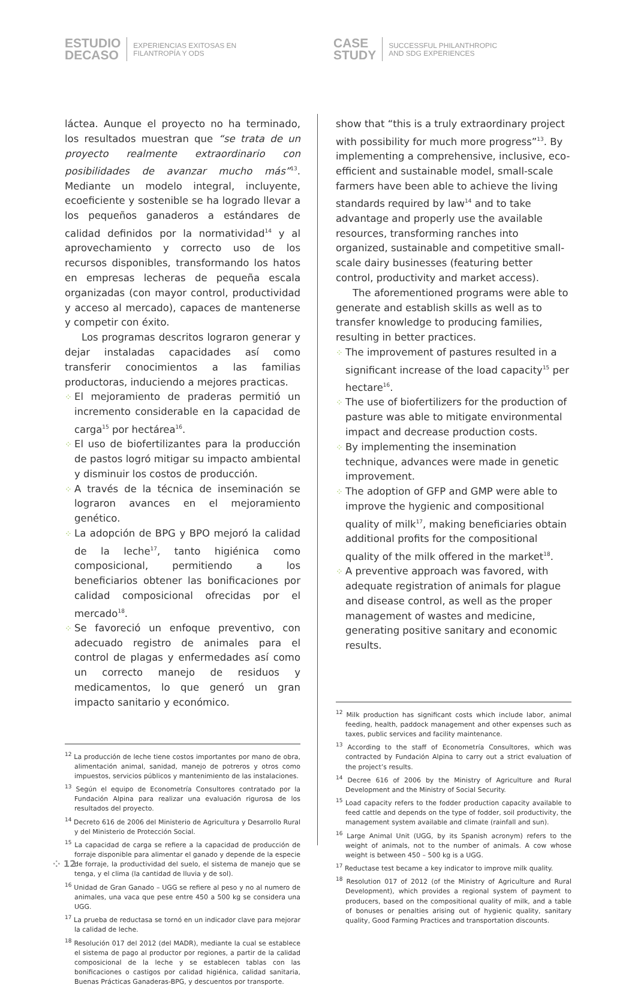ESTUDIO
DECASO
EXPERIENCIAS EXITOSAS EN
FILANTROPÍA Y ODS
CASE
STUDY
SUCCESSFUL PHILANTHROPIC
AND SDG EXPERIENCES
láctea. Aunque el proyecto no ha terminado, los resultados muestran que “se trata de un proyecto realmente extraordinario con posibilidades de avanzar mucho más”<sup>13</sup>. Mediante un modelo integral, incluyente, ecoeficiente y sostenible se ha logrado llevar a los pequeños ganaderos a estándares de calidad definidos por la normatividad<sup>14</sup> y al aprovechamiento y correcto uso de los recursos disponibles, transformando los hatos en empresas lecheras de pequeña escala organizadas (con mayor control, productividad y acceso al mercado), capaces de mantenerse y competir con éxito.
Los programas descritos lograron generar y dejar instaladas capacidades así como transferir conocimientos a las familias productoras, induciendo a mejores practicas.
⁘ El mejoramiento de praderas permitió un incremento considerable en la capacidad de carga<sup>15</sup> por hectárea<sup>16</sup>.
⁘ El uso de biofertilizantes para la producción de pastos logró mitigar su impacto ambiental y disminuir los costos de producción.
⁘ A través de la técnica de inseminación se lograron avances en el mejoramiento genético.
⁘ La adopción de BPG y BPO mejoró la calidad de la leche<sup>17</sup>, tanto higiénica como composicional, permitiendo a los beneficiarios obtener las bonificaciones por calidad composicional ofrecidas por el mercado<sup>18</sup>.
⁘ Se favoreció un enfoque preventivo, con adecuado registro de animales para el control de plagas y enfermedades así como un correcto manejo de residuos y medicamentos, lo que generó un gran impacto sanitario y económico.
<sup>12</sup> La producción de leche tiene costos importantes por mano de obra, alimentación animal, sanidad, manejo de potreros y otros como impuestos, servicios públicos y mantenimiento de las instalaciones.
<sup>13</sup> Según el equipo de Econometría Consultores contratado por la Fundación Alpina para realizar una evaluación rigurosa de los resultados del proyecto.
<sup>14</sup> Decreto 616 de 2006 del Ministerio de Agricultura y Desarrollo Rural y del Ministerio de Protección Social.
<sup>15</sup> La capacidad de carga se refiere a la capacidad de producción de forraje disponible para alimentar el ganado y depende de la especie de forraje, la productividad del suelo, el sistema de manejo que se tenga, y el clima (la cantidad de lluvia y de sol).
<sup>16</sup> Unidad de Gran Ganado – UGG se refiere al peso y no al numero de animales, una vaca que pese entre 450 a 500 kg se considera una UGG.
<sup>17</sup> La prueba de reductasa se tornó en un indicador clave para mejorar la calidad de leche.
<sup>18</sup> Resolución 017 del 2012 (del MADR), mediante la cual se establece el sistema de pago al productor por regiones, a partir de la calidad composicional de la leche y se establecen tablas con las bonificaciones o castigos por calidad higiénica, calidad sanitaria, Buenas Prácticas Ganaderas-BPG, y descuentos por transporte.
show that “this is a truly extraordinary project with possibility for much more progress”<sup>13</sup>. By implementing a comprehensive, inclusive, eco-efficient and sustainable model, small-scale farmers have been able to achieve the living standards required by law<sup>14</sup> and to take advantage and properly use the available resources, transforming ranches into organized, sustainable and competitive small-scale dairy businesses (featuring better control, productivity and market access).
The aforementioned programs were able to generate and establish skills as well as to transfer knowledge to producing families, resulting in better practices.
⁘ The improvement of pastures resulted in a significant increase of the load capacity<sup>15</sup> per hectare<sup>16</sup>.
⁘ The use of biofertilizers for the production of pasture was able to mitigate environmental impact and decrease production costs.
⁘ By implementing the insemination technique, advances were made in genetic improvement.
⁘ The adoption of GFP and GMP were able to improve the hygienic and compositional quality of milk<sup>17</sup>, making beneficiaries obtain additional profits for the compositional quality of the milk offered in the market<sup>18</sup>.
⁘ A preventive approach was favored, with adequate registration of animals for plague and disease control, as well as the proper management of wastes and medicine, generating positive sanitary and economic results.
<sup>12</sup> Milk production has significant costs which include labor, animal feeding, health, paddock management and other expenses such as taxes, public services and facility maintenance.
<sup>13</sup> According to the staff of Econometría Consultores, which was contracted by Fundación Alpina to carry out a strict evaluation of the project’s results.
<sup>14</sup> Decree 616 of 2006 by the Ministry of Agriculture and Rural Development and the Ministry of Social Security.
<sup>15</sup> Load capacity refers to the fodder production capacity available to feed cattle and depends on the type of fodder, soil productivity, the management system available and climate (rainfall and sun).
<sup>16</sup> Large Animal Unit (UGG, by its Spanish acronym) refers to the weight of animals, not to the number of animals. A cow whose weight is between 450 – 500 kg is a UGG.
<sup>17</sup> Reductase test became a key indicator to improve milk quality.
<sup>18</sup> Resolution 017 of 2012 (of the Ministry of Agriculture and Rural Development), which provides a regional system of payment to producers, based on the compositional quality of milk, and a table of bonuses or penalties arising out of hygienic quality, sanitary quality, Good Farming Practices and transportation discounts.
⁘ 12